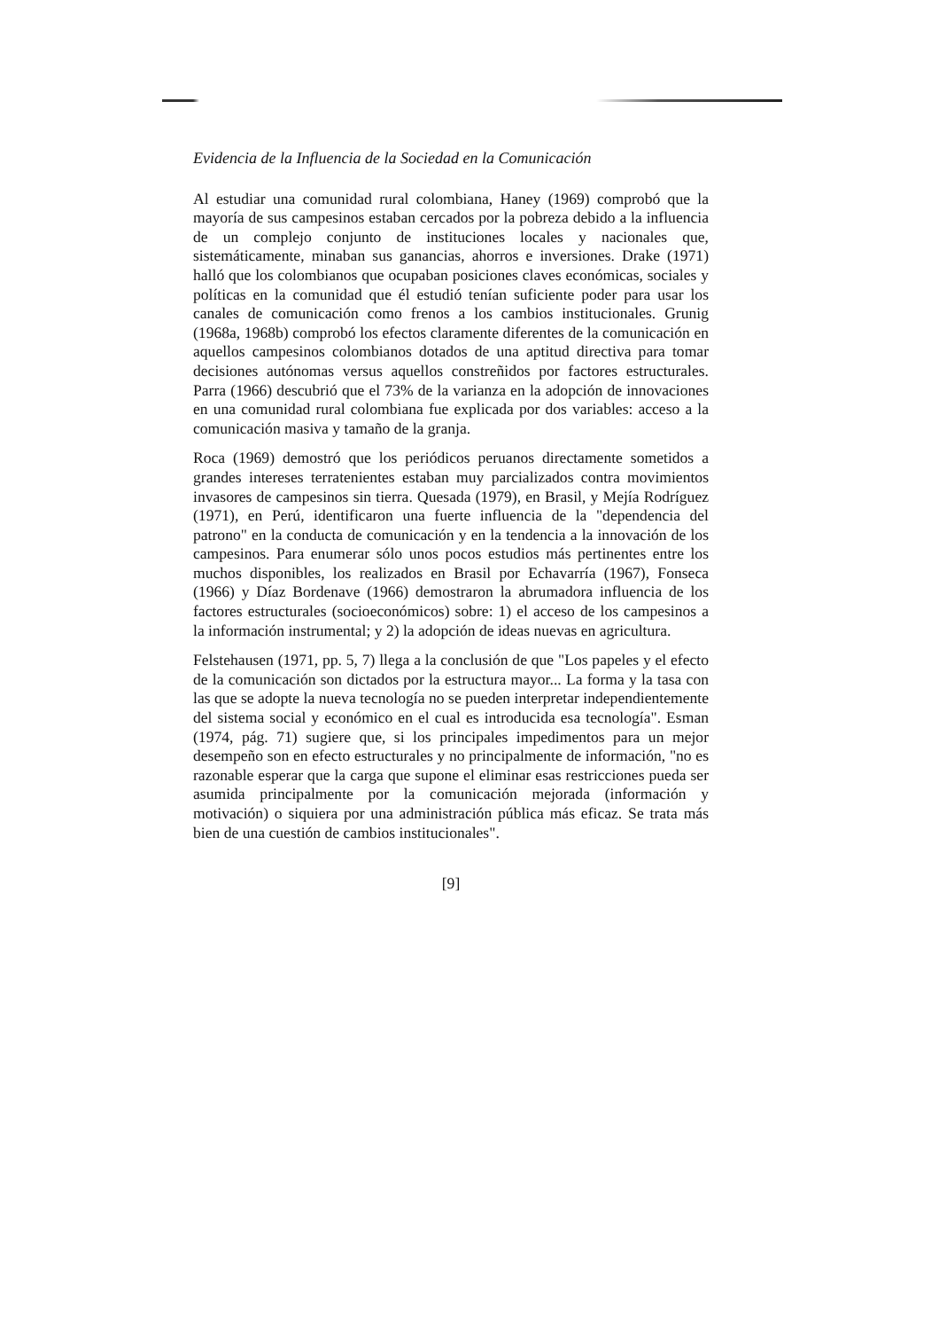Evidencia de la Influencia de la Sociedad en la Comunicación
Al estudiar una comunidad rural colombiana, Haney (1969) comprobó que la mayoría de sus campesinos estaban cercados por la pobreza debido a la influencia de un complejo conjunto de instituciones locales y nacionales que, sistemáticamente, minaban sus ganancias, ahorros e inversiones. Drake (1971) halló que los colombianos que ocupaban posiciones claves económicas, sociales y políticas en la comunidad que él estudió tenían suficiente poder para usar los canales de comunicación como frenos a los cambios institucionales. Grunig (1968a, 1968b) comprobó los efectos claramente diferentes de la comunicación en aquellos campesinos colombianos dotados de una aptitud directiva para tomar decisiones autónomas versus aquellos constreñidos por factores estructurales. Parra (1966) descubrió que el 73% de la varianza en la adopción de innovaciones en una comunidad rural colombiana fue explicada por dos variables: acceso a la comunicación masiva y tamaño de la granja.
Roca (1969) demostró que los periódicos peruanos directamente sometidos a grandes intereses terratenientes estaban muy parcializados contra movimientos invasores de campesinos sin tierra. Quesada (1979), en Brasil, y Mejía Rodríguez (1971), en Perú, identificaron una fuerte influencia de la "dependencia del patrono" en la conducta de comunicación y en la tendencia a la innovación de los campesinos. Para enumerar sólo unos pocos estudios más pertinentes entre los muchos disponibles, los realizados en Brasil por Echavarría (1967), Fonseca (1966) y Díaz Bordenave (1966) demostraron la abrumadora influencia de los factores estructurales (socioeconómicos) sobre: 1) el acceso de los campesinos a la información instrumental; y 2) la adopción de ideas nuevas en agricultura.
Felstehausen (1971, pp. 5, 7) llega a la conclusión de que "Los papeles y el efecto de la comunicación son dictados por la estructura mayor... La forma y la tasa con las que se adopte la nueva tecnología no se pueden interpretar independientemente del sistema social y económico en el cual es introducida esa tecnología". Esman (1974, pág. 71) sugiere que, si los principales impedimentos para un mejor desempeño son en efecto estructurales y no principalmente de información, "no es razonable esperar que la carga que supone el eliminar esas restricciones pueda ser asumida principalmente por la comunicación mejorada (información y motivación) o siquiera por una administración pública más eficaz. Se trata más bien de una cuestión de cambios institucionales".
[9]